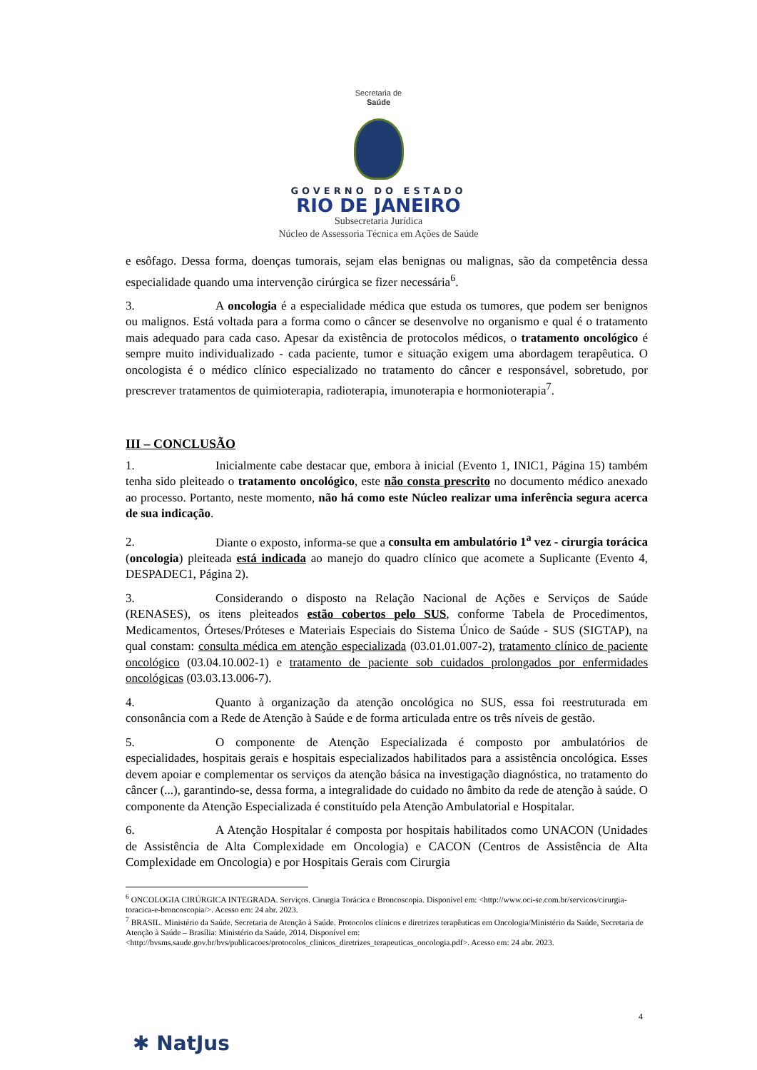Secretaria de
Saúde
GOVERNO DO ESTADO
RIO DE JANEIRO
Subsecretaria Jurídica
Núcleo de Assessoria Técnica em Ações de Saúde
e esôfago. Dessa forma, doenças tumorais, sejam elas benignas ou malignas, são da competência dessa especialidade quando uma intervenção cirúrgica se fizer necessária<sup>6</sup>.
3. A oncologia é a especialidade médica que estuda os tumores, que podem ser benignos ou malignos. Está voltada para a forma como o câncer se desenvolve no organismo e qual é o tratamento mais adequado para cada caso. Apesar da existência de protocolos médicos, o tratamento oncológico é sempre muito individualizado - cada paciente, tumor e situação exigem uma abordagem terapêutica. O oncologista é o médico clínico especializado no tratamento do câncer e responsável, sobretudo, por prescrever tratamentos de quimioterapia, radioterapia, imunoterapia e hormonioterapia<sup>7</sup>.
III – CONCLUSÃO
1. Inicialmente cabe destacar que, embora à inicial (Evento 1, INIC1, Página 15) também tenha sido pleiteado o tratamento oncológico, este não consta prescrito no documento médico anexado ao processo. Portanto, neste momento, não há como este Núcleo realizar uma inferência segura acerca de sua indicação.
2. Diante o exposto, informa-se que a consulta em ambulatório 1<sup>a</sup> vez - cirurgia torácica (oncologia) pleiteada está indicada ao manejo do quadro clínico que acomete a Suplicante (Evento 4, DESPADEC1, Página 2).
3. Considerando o disposto na Relação Nacional de Ações e Serviços de Saúde (RENASES), os itens pleiteados estão cobertos pelo SUS, conforme Tabela de Procedimentos, Medicamentos, Órteses/Próteses e Materiais Especiais do Sistema Único de Saúde - SUS (SIGTAP), na qual constam: consulta médica em atenção especializada (03.01.01.007-2), tratamento clínico de paciente oncológico (03.04.10.002-1) e tratamento de paciente sob cuidados prolongados por enfermidades oncológicas (03.03.13.006-7).
4. Quanto à organização da atenção oncológica no SUS, essa foi reestruturada em consonância com a Rede de Atenção à Saúde e de forma articulada entre os três níveis de gestão.
5. O componente de Atenção Especializada é composto por ambulatórios de especialidades, hospitais gerais e hospitais especializados habilitados para a assistência oncológica. Esses devem apoiar e complementar os serviços da atenção básica na investigação diagnóstica, no tratamento do câncer (...), garantindo-se, dessa forma, a integralidade do cuidado no âmbito da rede de atenção à saúde. O componente da Atenção Especializada é constituído pela Atenção Ambulatorial e Hospitalar.
6. A Atenção Hospitalar é composta por hospitais habilitados como UNACON (Unidades de Assistência de Alta Complexidade em Oncologia) e CACON (Centros de Assistência de Alta Complexidade em Oncologia) e por Hospitais Gerais com Cirurgia
<sup>6</sup> ONCOLOGIA CIRÚRGICA INTEGRADA. Serviços. Cirurgia Torácica e Broncoscopia. Disponível em: <http://www.oci-se.com.br/servicos/cirurgia-toracica-e-broncoscopia/>. Acesso em: 24 abr. 2023.
<sup>7</sup> BRASIL. Ministério da Saúde. Secretaria de Atenção à Saúde. Protocolos clínicos e diretrizes terapêuticas em Oncologia/Ministério da Saúde, Secretaria de Atenção à Saúde – Brasília: Ministério da Saúde, 2014. Disponível em: <http://bvsms.saude.gov.br/bvs/publicacoes/protocolos_clinicos_diretrizes_terapeuticas_oncologia.pdf>. Acesso em: 24 abr. 2023.
4
✱ NatJus